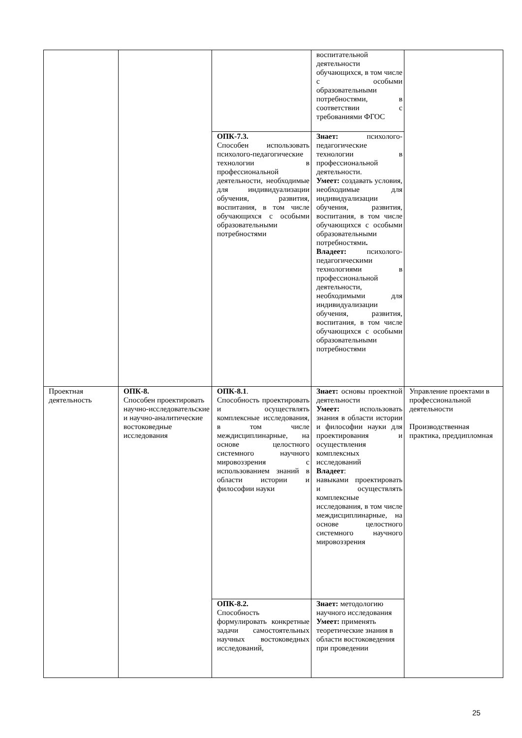| | | | воспитательной деятельности обучающихся, в том числе с особыми образовательными потребностями, в соответствии с требованиями ФГОС | |
| | | ОПК-7.3. Способен использовать психолого-педагогические технологии в профессиональной деятельности, необходимые для индивидуализации обучения, развития, воспитания, в том числе обучающихся с особыми образовательными потребностями | Знает: психолого-педагогические технологии в профессиональной деятельности. Умеет: создавать условия, необходимые для индивидуализации обучения, развития, воспитания, в том числе обучающихся с особыми образовательными потребностями . Владеет: психолого-педагогическими технологиями в профессиональной деятельности, необходимыми для индивидуализации обучения, развития, воспитания, в том числе обучающихся с особыми образовательными потребностями | |
| Проектная деятельность | ОПК-8. Способен проектировать научно-исследовательские и научно-аналитические востоковедные исследования | ОПК-8.1 . Способность проектировать и осуществлять комплексные исследования, в том числе междисциплинарные, на основе целостного системного научного мировоззрения с использованием знаний в области истории и философии науки | Знает: основы проектной деятельности Умеет: использовать знания в области истории и философии науки для проектирования и осуществления комплексных исследований Владеет : навыками проектировать и осуществлять комплексные исследования, в том числе междисциплинарные, на основе целостного системного научного мировоззрения | Управление проектами в профессиональной деятельности Производственная практика, преддипломная |
| | | ОПК-8.2. Способность формулировать конкретные задачи самостоятельных научных востоковедных исследований, | Знает: методологию научного исследования Умеет: применять теоретические знания в области востоковедения при проведении | |
25